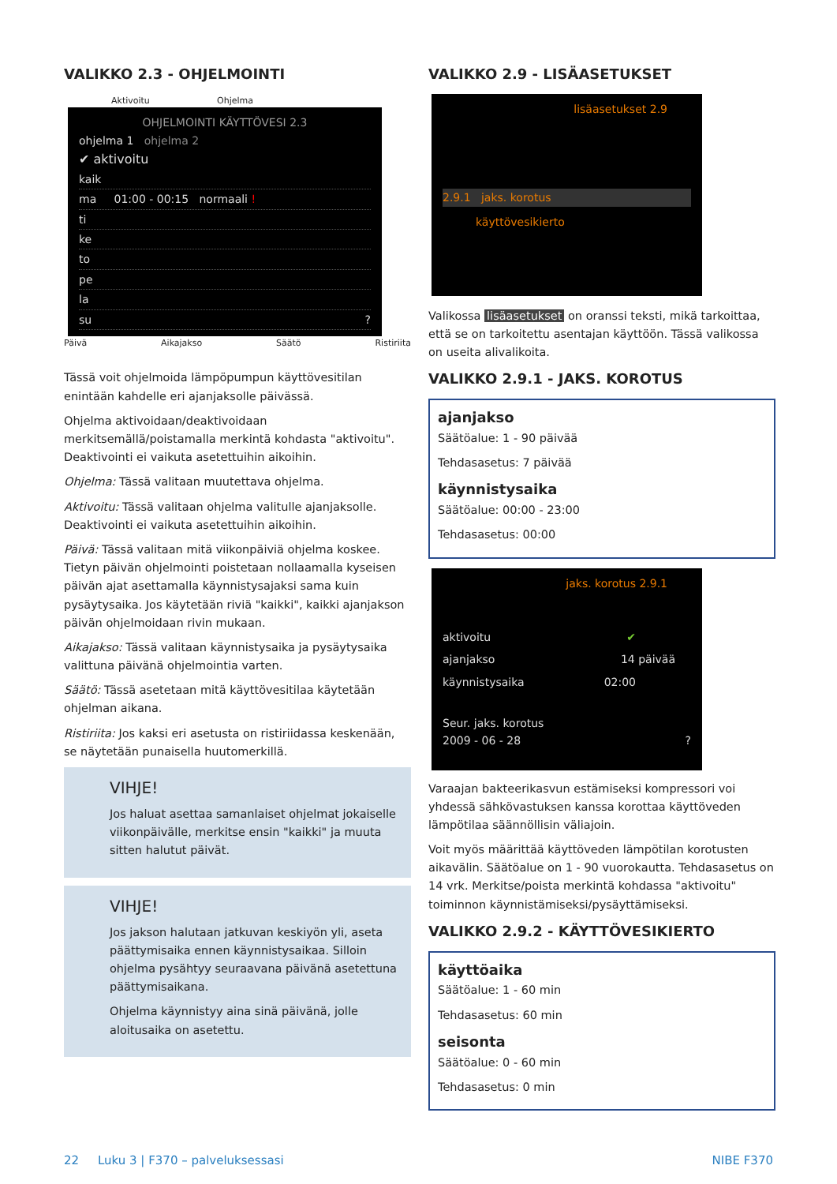VALIKKO 2.3 - OHJELMOINTI
Aktivoitu Ohjelma
OHJELMOINTI KÄYTTÖVESI 2.3
ohjelma 1 ohjelma 2
✔ aktivoitu
kaik
ma 01:00 - 00:15 normaali !
ti
ke
to
pe
la
su ?
Päivä Aikajakso Säätö Ristiriita
Tässä voit ohjelmoida lämpöpumpun käyttövesitilan enintään kahdelle eri ajanjaksolle päivässä.
Ohjelma aktivoidaan/deaktivoidaan merkitsemällä/poistamalla merkintä kohdasta "aktivoitu". Deaktivointi ei vaikuta asetettuihin aikoihin.
Ohjelma: Tässä valitaan muutettava ohjelma.
Aktivoitu: Tässä valitaan ohjelma valitulle ajanjaksolle. Deaktivointi ei vaikuta asetettuihin aikoihin.
Päivä: Tässä valitaan mitä viikonpäiviä ohjelma koskee. Tietyn päivän ohjelmointi poistetaan nollaamalla kyseisen päivän ajat asettamalla käynnistysajaksi sama kuin pysäytysaika. Jos käytetään riviä "kaikki", kaikki ajanjakson päivän ohjelmoidaan rivin mukaan.
Aikajakso: Tässä valitaan käynnistysaika ja pysäytysaika valittuna päivänä ohjelmointia varten.
Säätö: Tässä asetetaan mitä käyttövesitilaa käytetään ohjelman aikana.
Ristiriita: Jos kaksi eri asetusta on ristiriidassa keskenään, se näytetään punaisella huutomerkillä.
VIHJE!
Jos haluat asettaa samanlaiset ohjelmat jokaiselle viikonpäivälle, merkitse ensin "kaikki" ja muuta sitten halutut päivät.
VIHJE!
Jos jakson halutaan jatkuvan keskiyön yli, aseta päättymisaika ennen käynnistysaikaa. Silloin ohjelma pysähtyy seuraavana päivänä asetettuna päättymisaikana.
Ohjelma käynnistyy aina sinä päivänä, jolle aloitusaika on asetettu.
VALIKKO 2.9 - LISÄASETUKSET
lisäasetukset 2.9
2.9.1 jaks. korotus
käyttövesikierto
Valikossa lisäasetukset on oranssi teksti, mikä tarkoittaa, että se on tarkoitettu asentajan käyttöön. Tässä valikossa on useita alivalikoita.
VALIKKO 2.9.1 - JAKS. KOROTUS
ajanjakso
Säätöalue: 1 - 90 päivää
Tehdasasetus: 7 päivää
käynnistysaika
Säätöalue: 00:00 - 23:00
Tehdasasetus: 00:00
jaks. korotus 2.9.1
aktivoitu ✔
ajanjakso 14 päivää
käynnistysaika 02:00
Seur. jaks. korotus
2009 - 06 - 28 ?
Varaajan bakteerikasvun estämiseksi kompressori voi yhdessä sähkövastuksen kanssa korottaa käyttöveden lämpötilaa säännöllisin väliajoin.
Voit myös määrittää käyttöveden lämpötilan korotusten aikavälin. Säätöalue on 1 - 90 vuorokautta. Tehdasasetus on 14 vrk. Merkitse/poista merkintä kohdassa "aktivoitu" toiminnon käynnistämiseksi/pysäyttämiseksi.
VALIKKO 2.9.2 - KÄYTTÖVESIKIERTO
käyttöaika
Säätöalue: 1 - 60 min
Tehdasasetus: 60 min
seisonta
Säätöalue: 0 - 60 min
Tehdasasetus: 0 min
22 Luku 3 | F370 – palveluksessasi NIBE F370